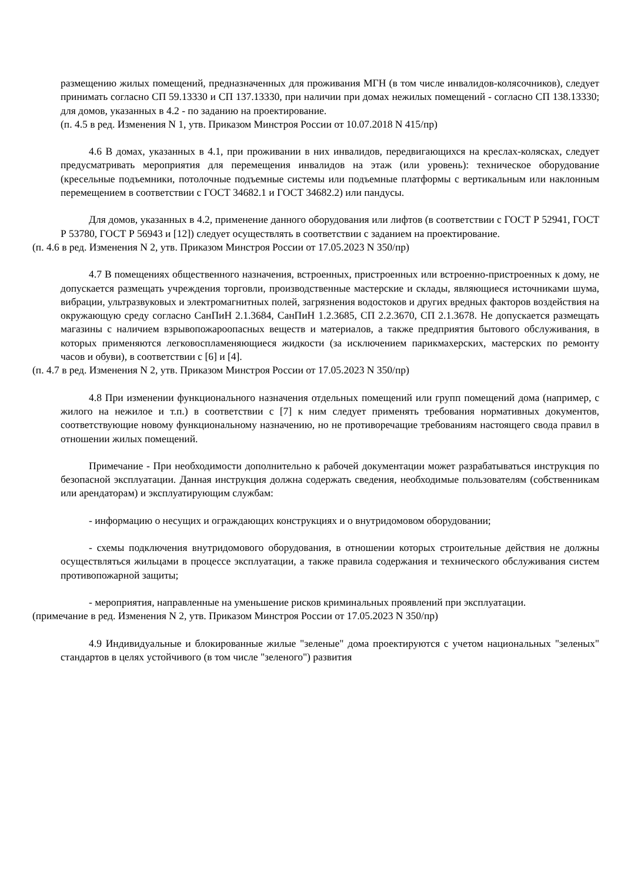размещению жилых помещений, предназначенных для проживания МГН (в том числе инвалидов-колясочников), следует принимать согласно СП 59.13330 и СП 137.13330, при наличии при домах нежилых помещений - согласно СП 138.13330; для домов, указанных в 4.2 - по заданию на проектирование.
(п. 4.5 в ред. Изменения N 1, утв. Приказом Минстроя России от 10.07.2018 N 415/пр)
4.6 В домах, указанных в 4.1, при проживании в них инвалидов, передвигающихся на креслах-колясках, следует предусматривать мероприятия для перемещения инвалидов на этаж (или уровень): техническое оборудование (кресельные подъемники, потолочные подъемные системы или подъемные платформы с вертикальным или наклонным перемещением в соответствии с ГОСТ 34682.1 и ГОСТ 34682.2) или пандусы.
Для домов, указанных в 4.2, применение данного оборудования или лифтов (в соответствии с ГОСТ Р 52941, ГОСТ Р 53780, ГОСТ Р 56943 и [12]) следует осуществлять в соответствии с заданием на проектирование.
(п. 4.6 в ред. Изменения N 2, утв. Приказом Минстроя России от 17.05.2023 N 350/пр)
4.7 В помещениях общественного назначения, встроенных, пристроенных или встроенно-пристроенных к дому, не допускается размещать учреждения торговли, производственные мастерские и склады, являющиеся источниками шума, вибрации, ультразвуковых и электромагнитных полей, загрязнения водостоков и других вредных факторов воздействия на окружающую среду согласно СанПиН 2.1.3684, СанПиН 1.2.3685, СП 2.2.3670, СП 2.1.3678. Не допускается размещать магазины с наличием взрывопожароопасных веществ и материалов, а также предприятия бытового обслуживания, в которых применяются легковоспламеняющиеся жидкости (за исключением парикмахерских, мастерских по ремонту часов и обуви), в соответствии с [6] и [4].
(п. 4.7 в ред. Изменения N 2, утв. Приказом Минстроя России от 17.05.2023 N 350/пр)
4.8 При изменении функционального назначения отдельных помещений или групп помещений дома (например, с жилого на нежилое и т.п.) в соответствии с [7] к ним следует применять требования нормативных документов, соответствующие новому функциональному назначению, но не противоречащие требованиям настоящего свода правил в отношении жилых помещений.
Примечание - При необходимости дополнительно к рабочей документации может разрабатываться инструкция по безопасной эксплуатации. Данная инструкция должна содержать сведения, необходимые пользователям (собственникам или арендаторам) и эксплуатирующим службам:
- информацию о несущих и ограждающих конструкциях и о внутридомовом оборудовании;
- схемы подключения внутридомового оборудования, в отношении которых строительные действия не должны осуществляться жильцами в процессе эксплуатации, а также правила содержания и технического обслуживания систем противопожарной защиты;
- мероприятия, направленные на уменьшение рисков криминальных проявлений при эксплуатации.
(примечание в ред. Изменения N 2, утв. Приказом Минстроя России от 17.05.2023 N 350/пр)
4.9 Индивидуальные и блокированные жилые "зеленые" дома проектируются с учетом национальных "зеленых" стандартов в целях устойчивого (в том числе "зеленого") развития